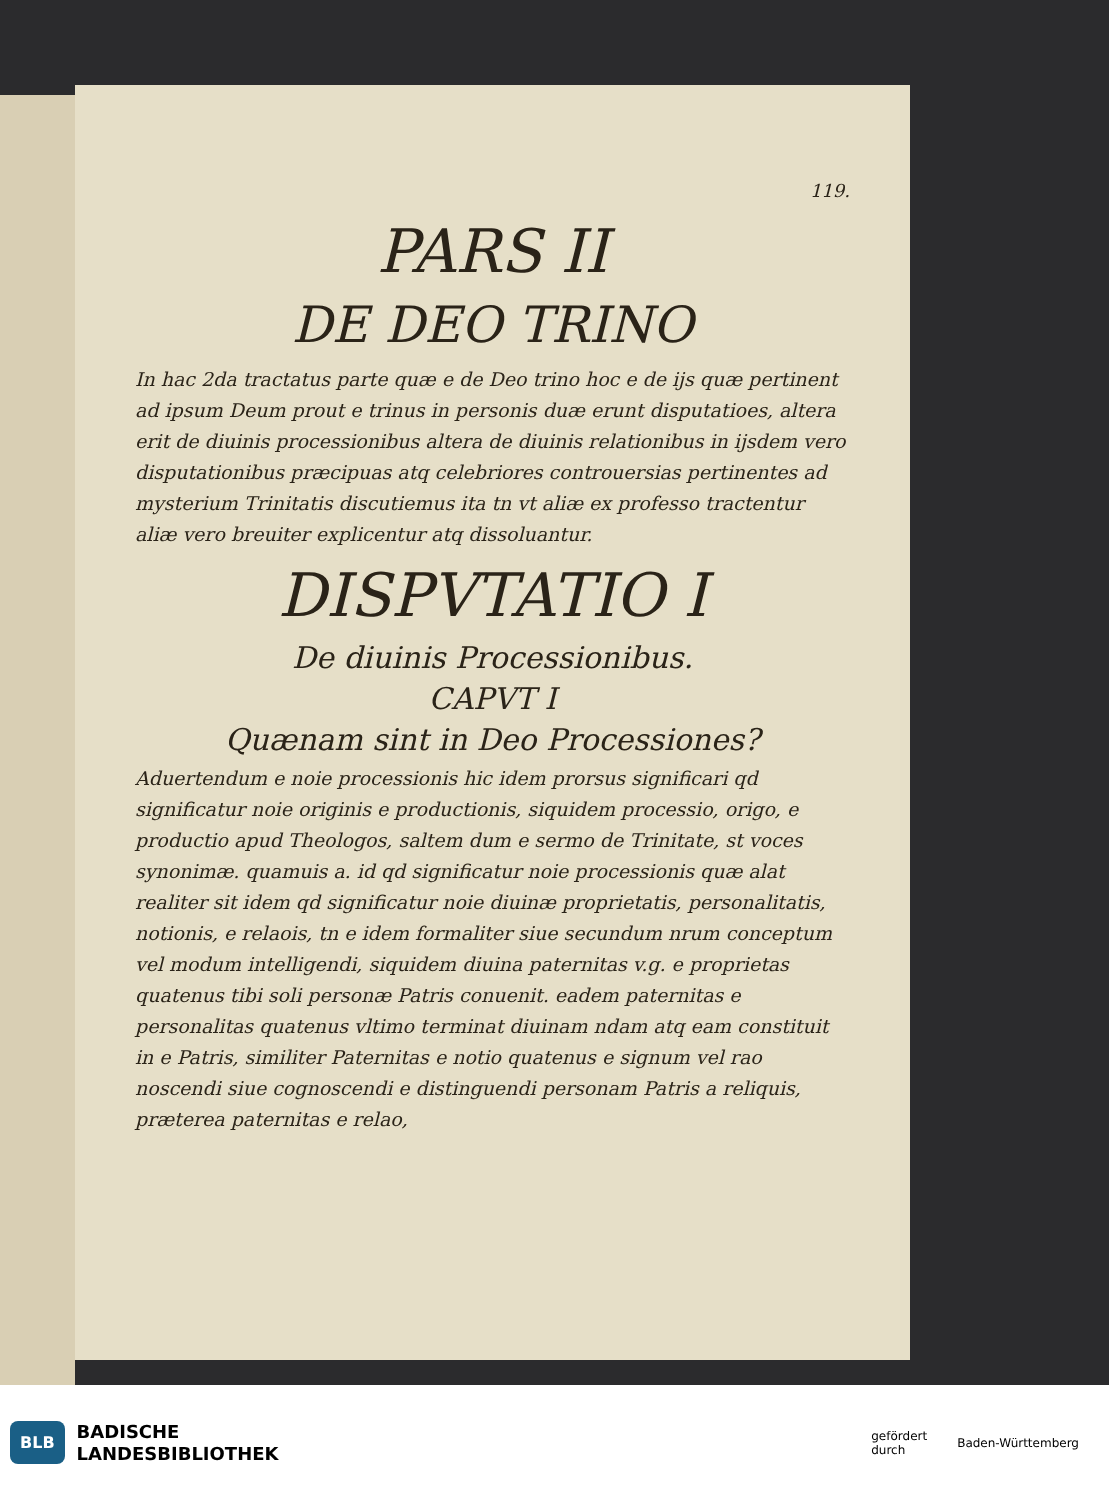119.
PARS II
DE DEO TRINO
In hac 2da tractatus parte quæ e de Deo trino hoc e de ijs quæ pertinent ad ipsum Deum prout e trinus in personis duæ erunt disputatioes, altera erit de diuinis processionibus altera de diuinis relationibus in ijsdem vero disputationibus præcipuas atq celebriores controuersias pertinentes ad mysterium Trinitatis discutiemus ita tn vt aliæ ex professo tractentur aliæ vero breuiter explicentur atq dissoluantur.
DISPVTATIO I
De diuinis Processionibus.
CAPVT I
Quænam sint in Deo Processiones?
Aduertendum e noie processionis hic idem prorsus significari qd significatur noie originis e productionis, siquidem processio, origo, e productio apud Theologos, saltem dum e sermo de Trinitate, st voces synonimæ. quamuis a. id qd significatur noie processionis quæ alat realiter sit idem qd significatur noie diuinæ proprietatis, personalitatis, notionis, e relaois, tn e idem formaliter siue secundum nrum conceptum vel modum intelligendi, siquidem diuina paternitas v.g. e proprietas quatenus tibi soli personæ Patris conuenit. eadem paternitas e personalitas quatenus vltimo terminat diuinam ndam atq eam constituit in e Patris, similiter Paternitas e notio quatenus e signum vel rao noscendi siue cognoscendi e distinguendi personam Patris a reliquis, præterea paternitas e relao,
BLB
BADISCHE
LANDESBIBLIOTHEK
gefördert
durch Baden-Württemberg